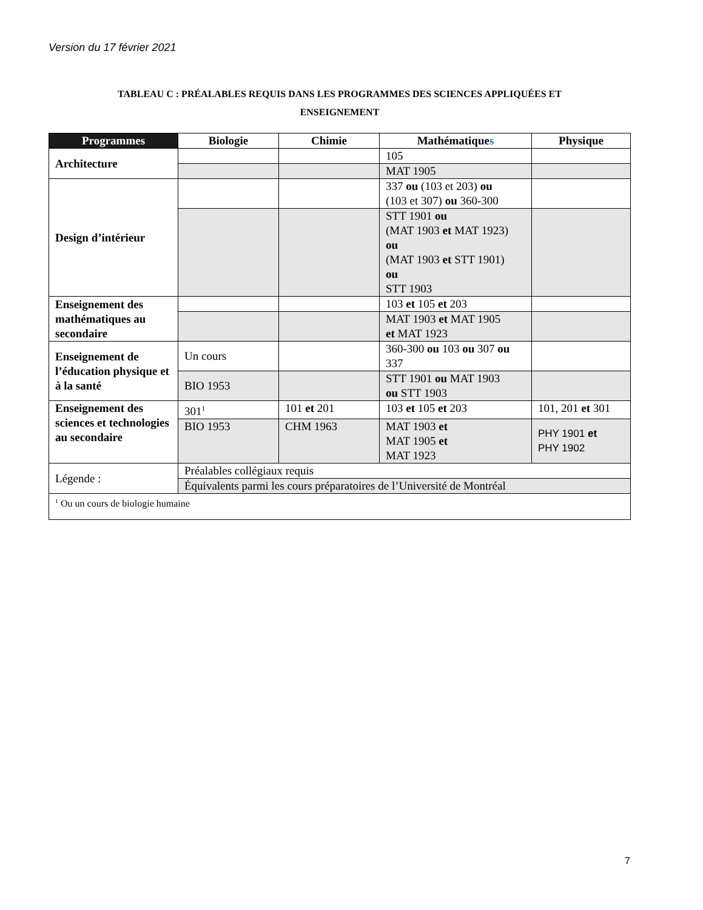Version du 17 février 2021
TABLEAU C : PRÉALABLES REQUIS DANS LES PROGRAMMES DES SCIENCES APPLIQUÉES ET
ENSEIGNEMENT
| Programmes | Biologie | Chimie | Mathématique s | Physique |
| --- | --- | --- | --- | --- |
| Architecture | | | 105 | |
| | | | MAT 1905 | |
| Design d’intérieur | | | 337 ou (103 et 203) ou (103 et 307) ou 360-300 | |
| | | | STT 1901 ou (MAT 1903 et MAT 1923) ou (MAT 1903 et STT 1901) ou STT 1903 | |
| Enseignement des mathématiques au secondaire | | | 103 et 105 et 203 | |
| | | | MAT 1903 et MAT 1905 et MAT 1923 | |
| Enseignement de l’éducation physique et à la santé | Un cours | | 360-300 ou 103 ou 307 ou 337 | |
| | BIO 1953 | | STT 1901 ou MAT 1903 ou STT 1903 | |
| Enseignement des sciences et technologies au secondaire | 301<sup>1</sup> | 101 et 201 | 103 et 105 et 203 | 101, 201 et 301 |
| | BIO 1953 | CHM 1963 | MAT 1903 et MAT 1905 et MAT 1923 | PHY 1901 et PHY 1902 |
| Légende : | Préalables collégiaux requis | | | |
| | Équivalents parmi les cours préparatoires de l’Université de Montréal | | | |
| <sup>1</sup> Ou un cours de biologie humaine | | | | |
7